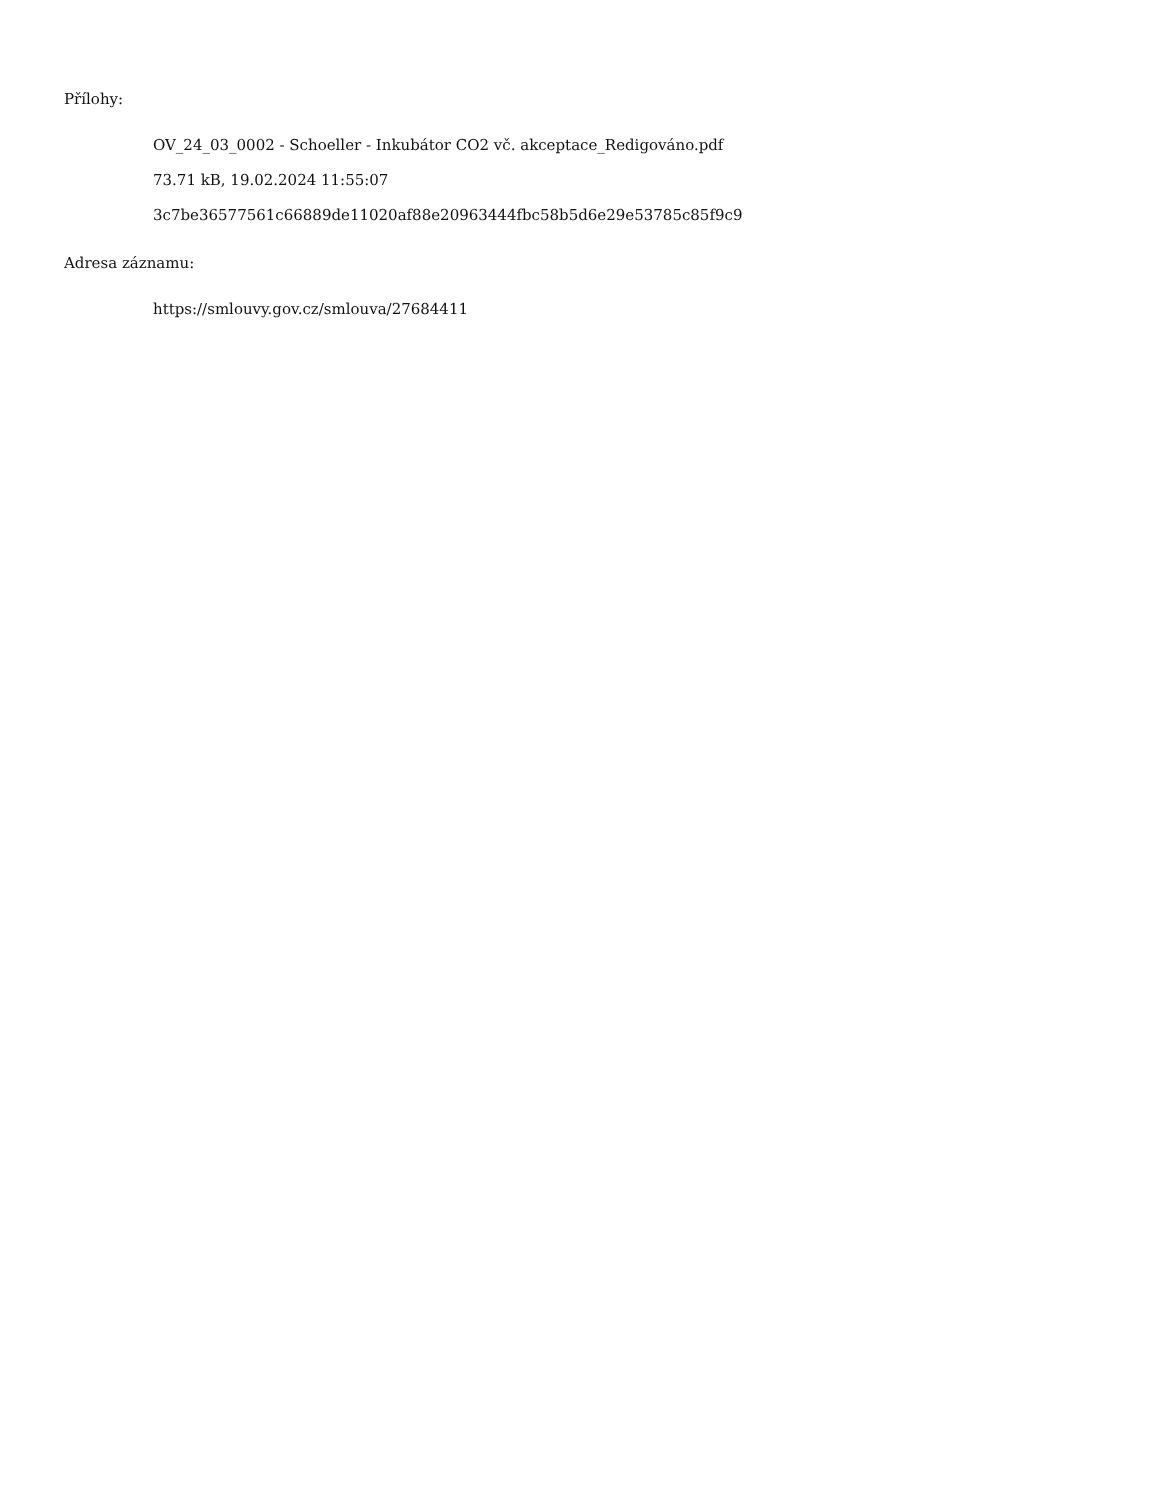Přílohy:
OV_24_03_0002 - Schoeller - Inkubátor CO2 vč. akceptace_Redigováno.pdf
73.71 kB, 19.02.2024 11:55:07
3c7be36577561c66889de11020af88e20963444fbc58b5d6e29e53785c85f9c9
Adresa záznamu:
https://smlouvy.gov.cz/smlouva/27684411